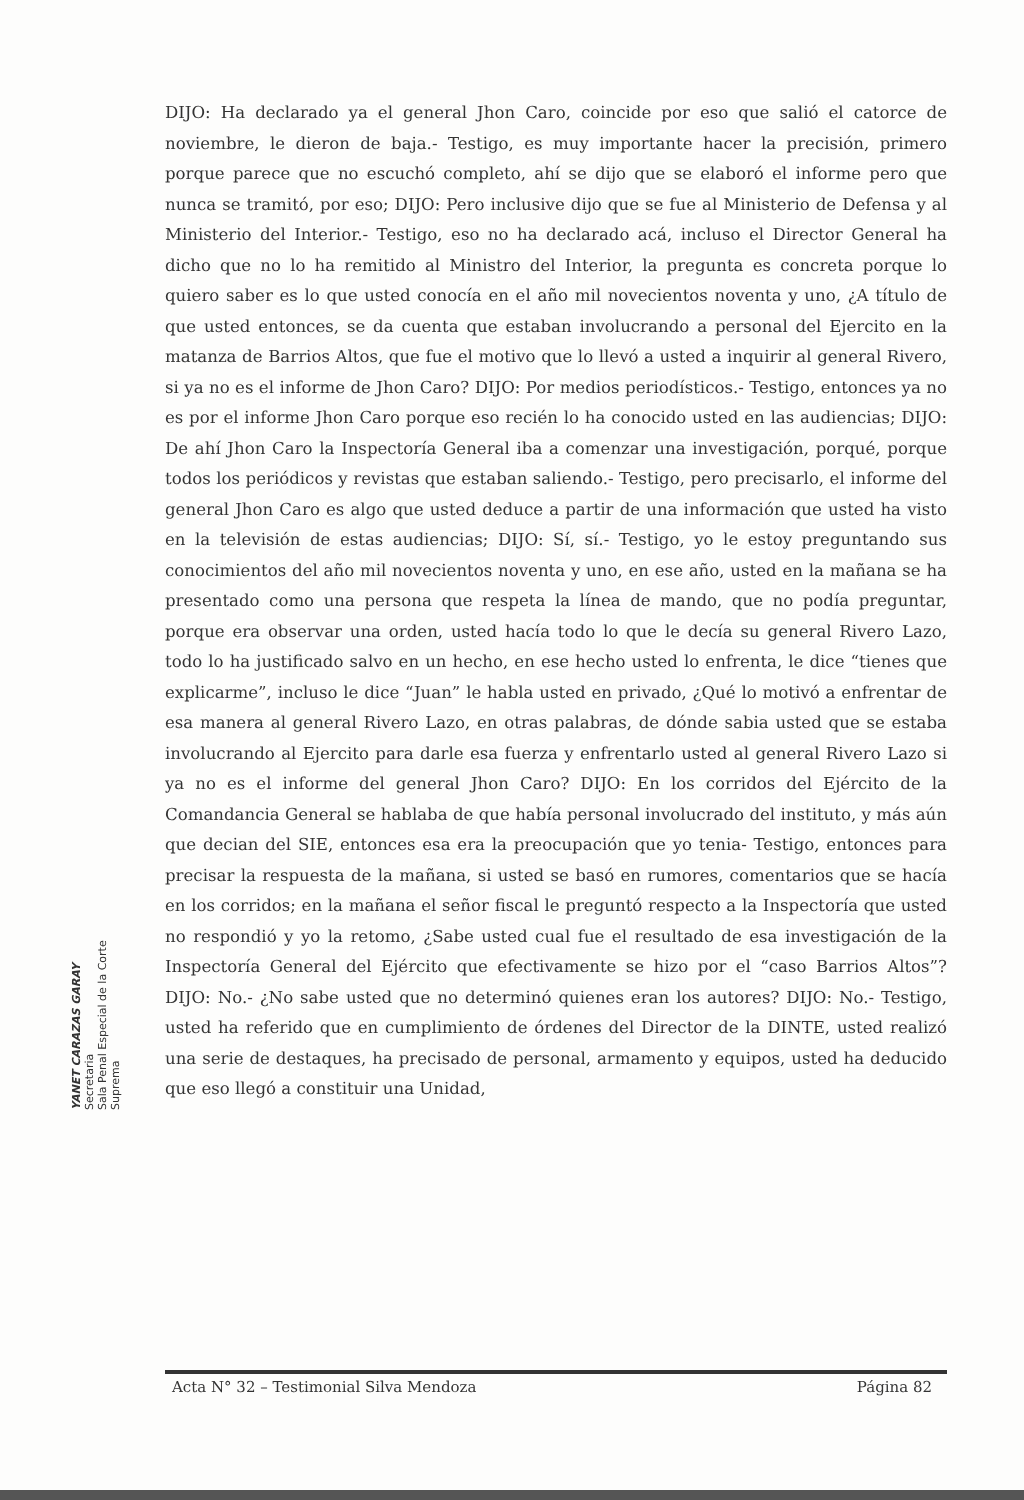DIJO: Ha declarado ya el general Jhon Caro, coincide por eso que salió el catorce de noviembre, le dieron de baja.- Testigo, es muy importante hacer la precisión, primero porque parece que no escuchó completo, ahí se dijo que se elaboró el informe pero que nunca se tramitó, por eso; DIJO: Pero inclusive dijo que se fue al Ministerio de Defensa y al Ministerio del Interior.- Testigo, eso no ha declarado acá, incluso el Director General ha dicho que no lo ha remitido al Ministro del Interior, la pregunta es concreta porque lo quiero saber es lo que usted conocía en el año mil novecientos noventa y uno, ¿A título de que usted entonces, se da cuenta que estaban involucrando a personal del Ejercito en la matanza de Barrios Altos, que fue el motivo que lo llevó a usted a inquirir al general Rivero, si ya no es el informe de Jhon Caro? DIJO: Por medios periodísticos.- Testigo, entonces ya no es por el informe Jhon Caro porque eso recién lo ha conocido usted en las audiencias; DIJO: De ahí Jhon Caro la Inspectoría General iba a comenzar una investigación, porqué, porque todos los periódicos y revistas que estaban saliendo.- Testigo, pero precisarlo, el informe del general Jhon Caro es algo que usted deduce a partir de una información que usted ha visto en la televisión de estas audiencias; DIJO: Sí, sí.- Testigo, yo le estoy preguntando sus conocimientos del año mil novecientos noventa y uno, en ese año, usted en la mañana se ha presentado como una persona que respeta la línea de mando, que no podía preguntar, porque era observar una orden, usted hacía todo lo que le decía su general Rivero Lazo, todo lo ha justificado salvo en un hecho, en ese hecho usted lo enfrenta, le dice “tienes que explicarme”, incluso le dice “Juan” le habla usted en privado, ¿Qué lo motivó a enfrentar de esa manera al general Rivero Lazo, en otras palabras, de dónde sabia usted que se estaba involucrando al Ejercito para darle esa fuerza y enfrentarlo usted al general Rivero Lazo si ya no es el informe del general Jhon Caro? DIJO: En los corridos del Ejército de la Comandancia General se hablaba de que había personal involucrado del instituto, y más aún que decian del SIE, entonces esa era la preocupación que yo tenia- Testigo, entonces para precisar la respuesta de la mañana, si usted se basó en rumores, comentarios que se hacía en los corridos; en la mañana el señor fiscal le preguntó respecto a la Inspectoría que usted no respondió y yo la retomo, ¿Sabe usted cual fue el resultado de esa investigación de la Inspectoría General del Ejército que efectivamente se hizo por el “caso Barrios Altos”? DIJO: No.- ¿No sabe usted que no determinó quienes eran los autores? DIJO: No.- Testigo, usted ha referido que en cumplimiento de órdenes del Director de la DINTE, usted realizó una serie de destaques, ha precisado de personal, armamento y equipos, usted ha deducido que eso llegó a constituir una Unidad,
YANET CARAZAS GARAY
Secretaria
Sala Penal Especial de la Corte Suprema
Acta N° 32 – Testimonial Silva Mendoza Página 82